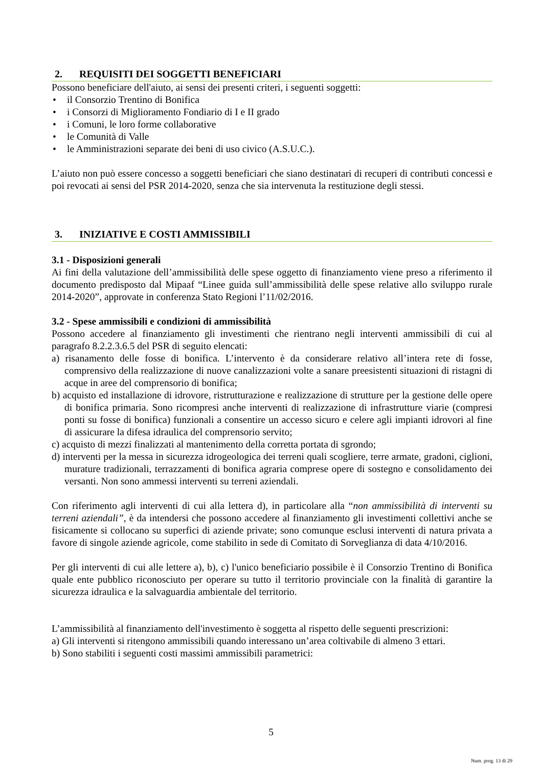2. REQUISITI DEI SOGGETTI BENEFICIARI
Possono beneficiare dell'aiuto, ai sensi dei presenti criteri, i seguenti soggetti:
• il Consorzio Trentino di Bonifica
• i Consorzi di Miglioramento Fondiario di I e II grado
• i Comuni, le loro forme collaborative
• le Comunità di Valle
• le Amministrazioni separate dei beni di uso civico (A.S.U.C.).
L’aiuto non può essere concesso a soggetti beneficiari che siano destinatari di recuperi di contributi concessi e poi revocati ai sensi del PSR 2014-2020, senza che sia intervenuta la restituzione degli stessi.
3. INIZIATIVE E COSTI AMMISSIBILI
3.1 - Disposizioni generali
Ai fini della valutazione dell’ammissibilità delle spese oggetto di finanziamento viene preso a riferimento il documento predisposto dal Mipaaf “Linee guida sull’ammissibilità delle spese relative allo sviluppo rurale 2014-2020”, approvate in conferenza Stato Regioni l’11/02/2016.
3.2 - Spese ammissibili e condizioni di ammissibilità
Possono accedere al finanziamento gli investimenti che rientrano negli interventi ammissibili di cui al paragrafo 8.2.2.3.6.5 del PSR di seguito elencati:
a) risanamento delle fosse di bonifica. L’intervento è da considerare relativo all’intera rete di fosse, comprensivo della realizzazione di nuove canalizzazioni volte a sanare preesistenti situazioni di ristagni di acque in aree del comprensorio di bonifica;
b) acquisto ed installazione di idrovore, ristrutturazione e realizzazione di strutture per la gestione delle opere di bonifica primaria. Sono ricompresi anche interventi di realizzazione di infrastrutture viarie (compresi ponti su fosse di bonifica) funzionali a consentire un accesso sicuro e celere agli impianti idrovori al fine di assicurare la difesa idraulica del comprensorio servito;
c) acquisto di mezzi finalizzati al mantenimento della corretta portata di sgrondo;
d) interventi per la messa in sicurezza idrogeologica dei terreni quali scogliere, terre armate, gradoni, ciglioni, murature tradizionali, terrazzamenti di bonifica agraria comprese opere di sostegno e consolidamento dei versanti. Non sono ammessi interventi su terreni aziendali.
Con riferimento agli interventi di cui alla lettera d), in particolare alla “non ammissibilità di interventi su terreni aziendali”, è da intendersi che possono accedere al finanziamento gli investimenti collettivi anche se fisicamente si collocano su superfici di aziende private; sono comunque esclusi interventi di natura privata a favore di singole aziende agricole, come stabilito in sede di Comitato di Sorveglianza di data 4/10/2016.
Per gli interventi di cui alle lettere a), b), c) l'unico beneficiario possibile è il Consorzio Trentino di Bonifica quale ente pubblico riconosciuto per operare su tutto il territorio provinciale con la finalità di garantire la sicurezza idraulica e la salvaguardia ambientale del territorio.
L’ammissibilità al finanziamento dell'investimento è soggetta al rispetto delle seguenti prescrizioni:
a) Gli interventi si ritengono ammissibili quando interessano un’area coltivabile di almeno 3 ettari.
b) Sono stabiliti i seguenti costi massimi ammissibili parametrici:
5
Num. prog. 13 di 29